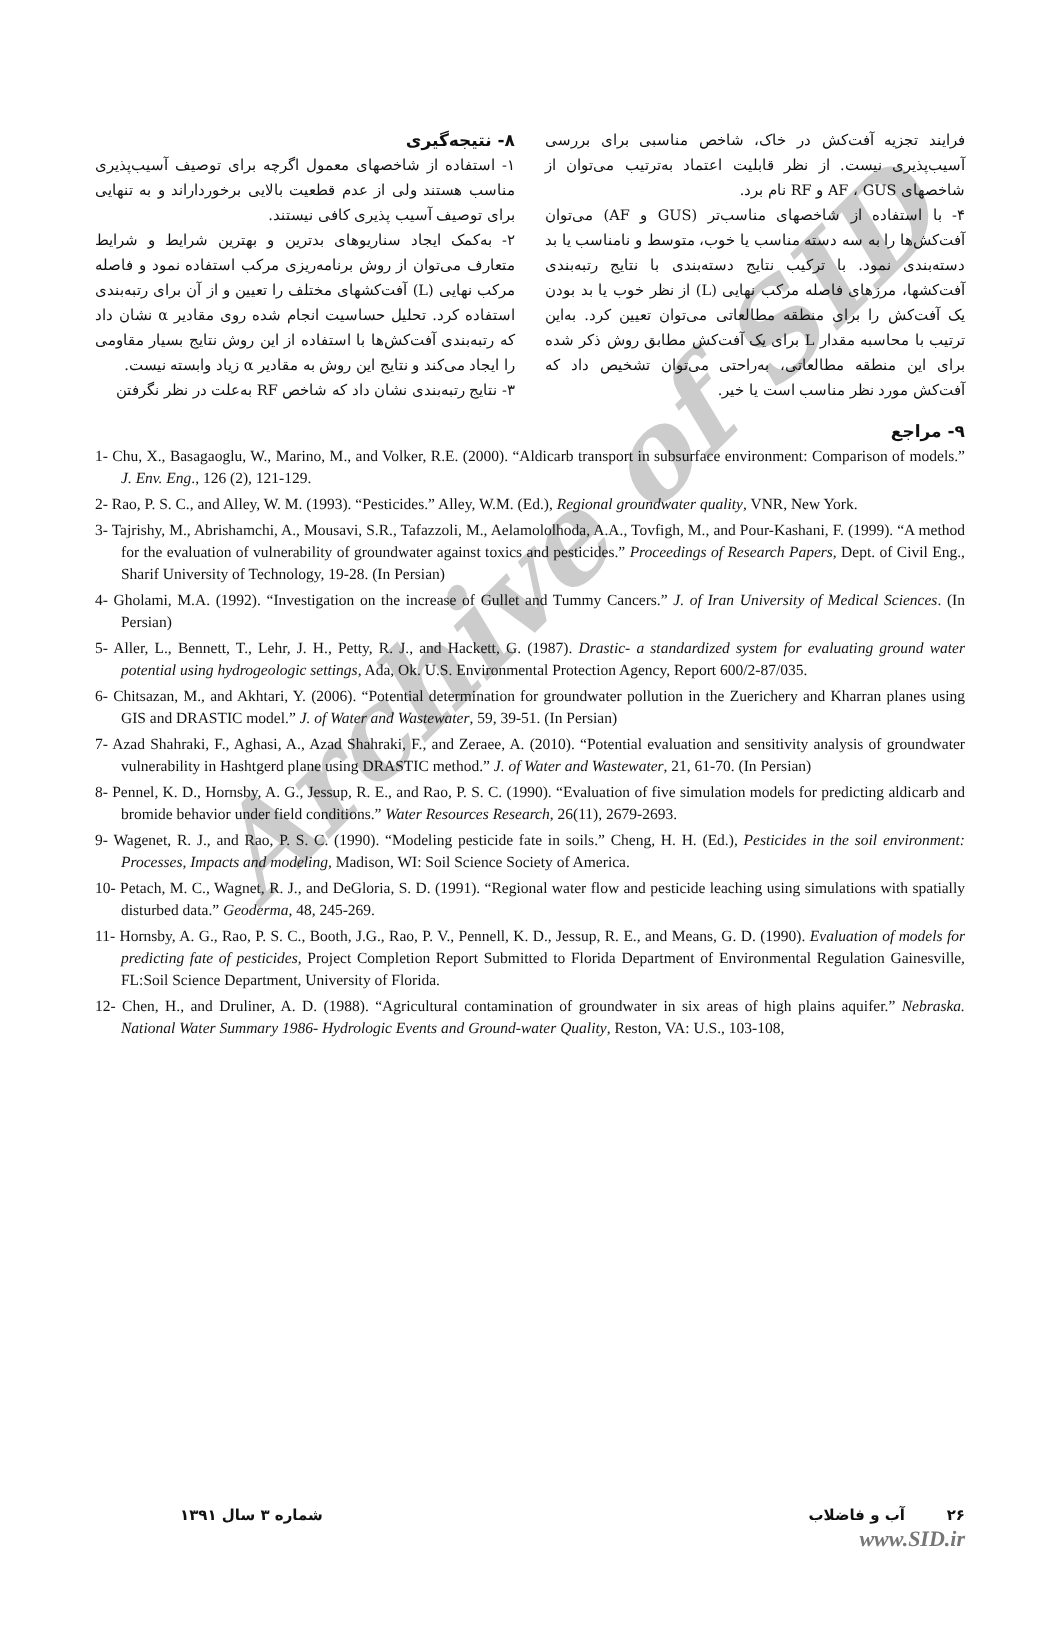Archive of SID
۸- نتیجه‌گیری
۱- استفاده از شاخصهای معمول اگرچه برای توصیف آسیب‌پذیری مناسب هستند ولی از عدم قطعیت بالایی برخورداراند و به تنهایی برای توصیف آسیب پذیری کافی نیستند.
۲- به‌کمک ایجاد سناریوهای بدترین و بهترین شرایط و شرایط متعارف می‌توان از روش برنامه‌ریزی مرکب استفاده نمود و فاصله مرکب نهایی (L) آفت‌کشهای مختلف را تعیین و از آن برای رتبه‌بندی استفاده کرد. تحلیل حساسیت انجام شده روی مقادیر α نشان داد که رتبه‌بندی آفت‌کش‌ها با استفاده از این روش نتایج بسیار مقاومی را ایجاد می‌کند و نتایج این روش به مقادیر α زیاد وابسته نیست.
۳- نتایج رتبه‌بندی نشان داد که شاخص RF به‌علت در نظر نگرفتن
فرایند تجزیه آفت‌کش در خاک، شاخص مناسبی برای بررسی آسیب‌پذیری نیست. از نظر قابلیت اعتماد به‌ترتیب می‌توان از شاخصهای AF ، GUS و RF نام برد.
۴- با استفاده از شاخصهای مناسب‌تر (GUS و AF) می‌توان آفت‌کش‌ها را به سه دسته مناسب یا خوب، متوسط و نامناسب یا بد دسته‌بندی نمود. با ترکیب نتایج دسته‌بندی با نتایج رتبه‌بندی آفت‌کشها، مرزهای فاصله مرکب نهایی (L) از نظر خوب یا بد بودن یک آفت‌کش را برای منطقه مطالعاتی می‌توان تعیین کرد. به‌این ترتیب با محاسبه مقدار L برای یک آفت‌کش مطابق روش ذکر شده برای این منطقه مطالعاتی، به‌راحتی می‌توان تشخیص داد که آفت‌کش مورد نظر مناسب است یا خیر.
۹- مراجع
1- Chu, X., Basagaoglu, W., Marino, M., and Volker, R.E. (2000). “Aldicarb transport in subsurface environment: Comparison of models.” J. Env. Eng., 126 (2), 121-129.
2- Rao, P. S. C., and Alley, W. M. (1993). “Pesticides.” Alley, W.M. (Ed.), Regional groundwater quality, VNR, New York.
3- Tajrishy, M., Abrishamchi, A., Mousavi, S.R., Tafazzoli, M., Aelamololhoda, A.A., Tovfigh, M., and Pour-Kashani, F. (1999). “A method for the evaluation of vulnerability of groundwater against toxics and pesticides.” Proceedings of Research Papers, Dept. of Civil Eng., Sharif University of Technology, 19-28. (In Persian)
4- Gholami, M.A. (1992). “Investigation on the increase of Gullet and Tummy Cancers.” J. of Iran University of Medical Sciences. (In Persian)
5- Aller, L., Bennett, T., Lehr, J. H., Petty, R. J., and Hackett, G. (1987). Drastic- a standardized system for evaluating ground water potential using hydrogeologic settings, Ada, Ok. U.S. Environmental Protection Agency, Report 600/2-87/035.
6- Chitsazan, M., and Akhtari, Y. (2006). “Potential determination for groundwater pollution in the Zuerichery and Kharran planes using GIS and DRASTIC model.” J. of Water and Wastewater, 59, 39-51. (In Persian)
7- Azad Shahraki, F., Aghasi, A., Azad Shahraki, F., and Zeraee, A. (2010). “Potential evaluation and sensitivity analysis of groundwater vulnerability in Hashtgerd plane using DRASTIC method.” J. of Water and Wastewater, 21, 61-70. (In Persian)
8- Pennel, K. D., Hornsby, A. G., Jessup, R. E., and Rao, P. S. C. (1990). “Evaluation of five simulation models for predicting aldicarb and bromide behavior under field conditions.” Water Resources Research, 26(11), 2679-2693.
9- Wagenet, R. J., and Rao, P. S. C. (1990). “Modeling pesticide fate in soils.” Cheng, H. H. (Ed.), Pesticides in the soil environment: Processes, Impacts and modeling, Madison, WI: Soil Science Society of America.
10- Petach, M. C., Wagnet, R. J., and DeGloria, S. D. (1991). “Regional water flow and pesticide leaching using simulations with spatially disturbed data.” Geoderma, 48, 245-269.
11- Hornsby, A. G., Rao, P. S. C., Booth, J.G., Rao, P. V., Pennell, K. D., Jessup, R. E., and Means, G. D. (1990). Evaluation of models for predicting fate of pesticides, Project Completion Report Submitted to Florida Department of Environmental Regulation Gainesville, FL:Soil Science Department, University of Florida.
12- Chen, H., and Druliner, A. D. (1988). “Agricultural contamination of groundwater in six areas of high plains aquifer.” Nebraska. National Water Summary 1986- Hydrologic Events and Ground-water Quality, Reston, VA: U.S., 103-108,
۲۶ آب و فاضلاب شماره ۳ سال ۱۳۹۱
www.SID.ir